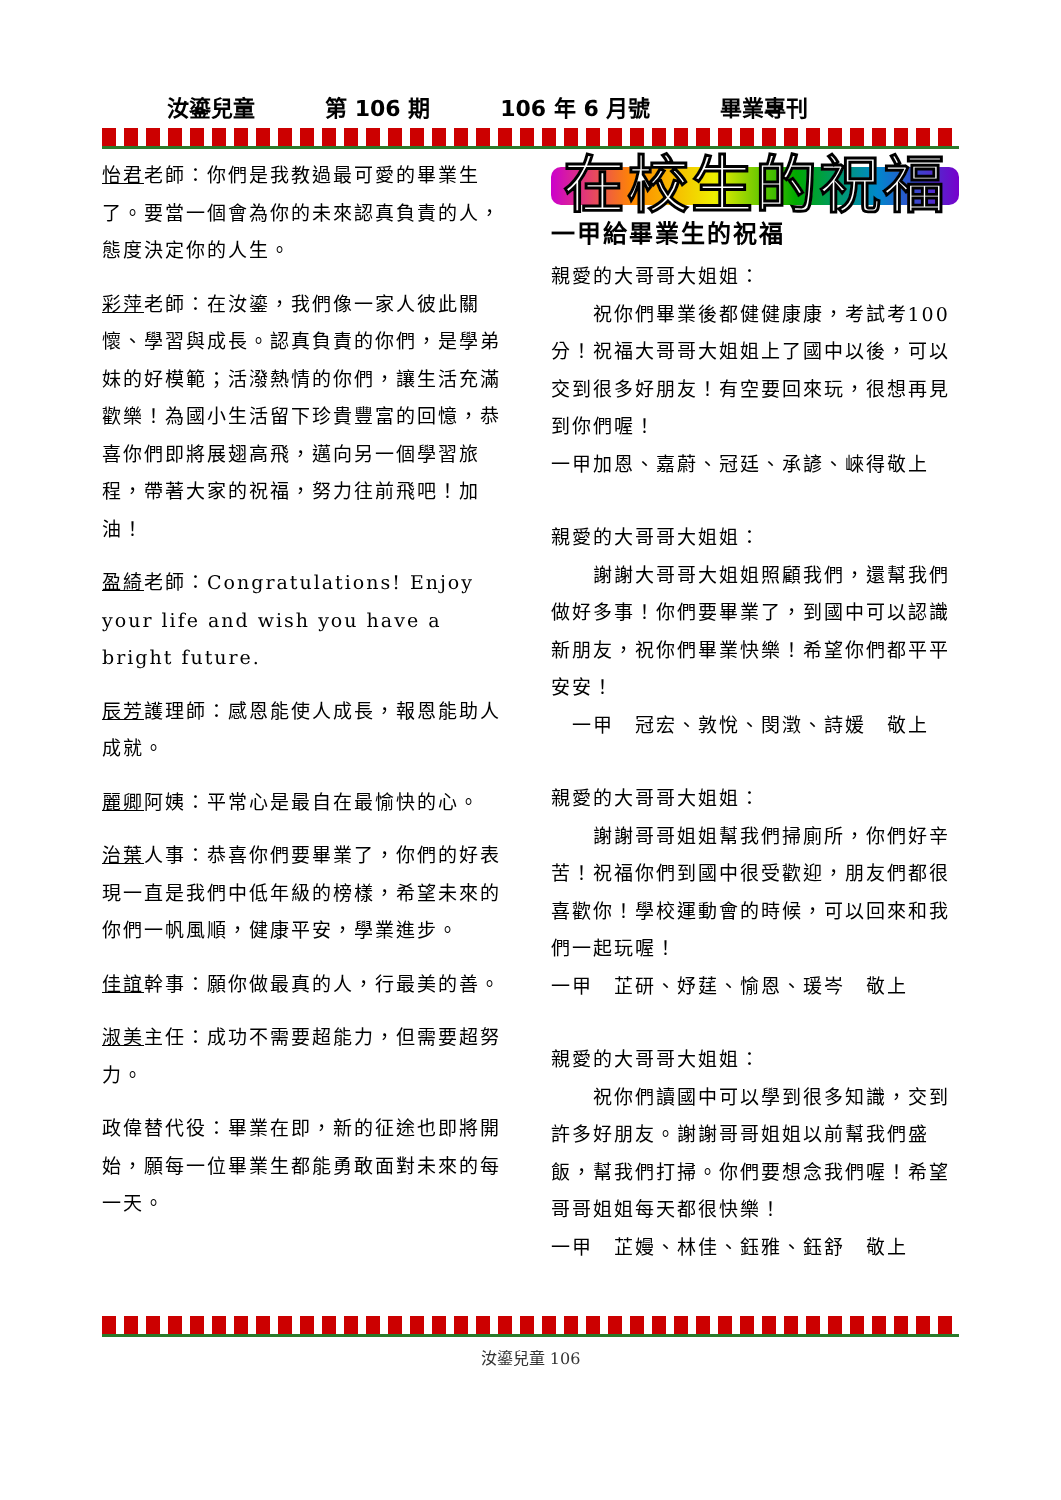汝鎏兒童 第 106 期 106 年 6 月號 畢業專刊
怡君老師：你們是我教過最可愛的畢業生了。要當一個會為你的未來認真負責的人，態度決定你的人生。
彩萍老師：在汝鎏，我們像一家人彼此關懷、學習與成長。認真負責的你們，是學弟妹的好模範；活潑熱情的你們，讓生活充滿歡樂！為國小生活留下珍貴豐富的回憶，恭喜你們即將展翅高飛，邁向另一個學習旅程，帶著大家的祝福，努力往前飛吧！加油！
盈綺老師：Congratulations! Enjoy your life and wish you have a bright future.
辰芳護理師：感恩能使人成長，報恩能助人成就。
麗卿阿姨：平常心是最自在最愉快的心。
治葉人事：恭喜你們要畢業了，你們的好表現一直是我們中低年級的榜樣，希望未來的你們一帆風順，健康平安，學業進步。
佳誼幹事：願你做最真的人，行最美的善。
淑美主任：成功不需要超能力，但需要超努力。
政偉替代役：畢業在即，新的征途也即將開始，願每一位畢業生都能勇敢面對未來的每一天。
在校生的祝福
一甲給畢業生的祝福
親愛的大哥哥大姐姐：
　　祝你們畢業後都健健康康，考試考100 分！祝福大哥哥大姐姐上了國中以後，可以交到很多好朋友！有空要回來玩，很想再見到你們喔！
一甲加恩、嘉蔚、冠廷、承諺、崍得敬上
親愛的大哥哥大姐姐：
　　謝謝大哥哥大姐姐照顧我們，還幫我們做好多事！你們要畢業了，到國中可以認識新朋友，祝你們畢業快樂！希望你們都平平安安！
　一甲　冠宏、敦悅、閔澂、詩媛　敬上
親愛的大哥哥大姐姐：
　　謝謝哥哥姐姐幫我們掃廁所，你們好辛苦！祝福你們到國中很受歡迎，朋友們都很喜歡你！學校運動會的時候，可以回來和我們一起玩喔！
一甲　芷研、妤莛、愉恩、瑗岑　敬上
親愛的大哥哥大姐姐：
　　祝你們讀國中可以學到很多知識，交到許多好朋友。謝謝哥哥姐姐以前幫我們盛飯，幫我們打掃。你們要想念我們喔！希望哥哥姐姐每天都很快樂！
一甲　芷嫚、林佳、鈺雅、鈺舒　敬上
汝鎏兒童 106